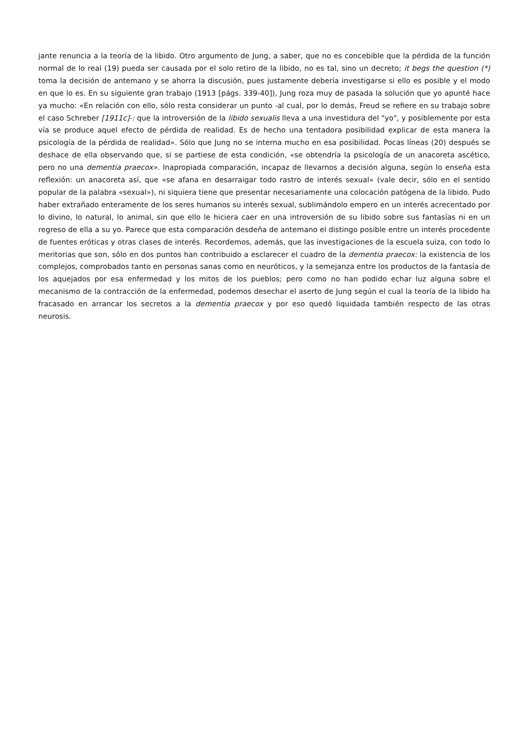jante renuncia a la teoría de la libido. Otro argumento de Jung, a saber, que no es concebible que la pérdida de la función normal de lo real (19) pueda ser causada por el solo retiro de la libido, no es tal, sino un decreto; it begs the question (*) toma la decisión de antemano y se ahorra la discusión, pues justamente debería investigarse si ello es posible y el modo en que lo es. En su siguiente gran trabajo (1913 [págs. 339-40]), Jung roza muy de pasada la solución que yo apunté hace ya mucho: «En relación con ello, sólo resta considerar un punto -al cual, por lo demás, Freud se refiere en su trabajo sobre el caso Schreber [1911c]-: que la introversión de la libido sexualis lleva a una investidura del "yo", y posiblemente por esta vía se produce aquel efecto de pérdida de realidad. Es de hecho una tentadora posibilidad explicar de esta manera la psicología de la pérdida de realidad». Sólo que Jung no se interna mucho en esa posibilidad. Pocas líneas (20) después se deshace de ella observando que, si se partiese de esta condición, «se obtendría la psicología de un anacoreta ascético, pero no una dementia praecox». Inapropiada comparación, incapaz de llevarnos a decisión alguna, según lo enseña esta reflexión: un anacoreta así, que «se afana en desarraigar todo rastro de interés sexual» (vale decir, sólo en el sentido popular de la palabra «sexual»), ni siquiera tiene que presentar necesariamente una colocación patógena de la libido. Pudo haber extrañado enteramente de los seres humanos su interés sexual, sublimándolo empero en un interés acrecentado por lo divino, lo natural, lo animal, sin que ello le hiciera caer en una introversión de su libido sobre sus fantasías ni en un regreso de ella a su yo. Parece que esta comparación desdeña de antemano el distingo posible entre un interés procedente de fuentes eróticas y otras clases de interés. Recordemos, además, que las investigaciones de la escuela suiza, con todo lo meritorias que son, sólo en dos puntos han contribuido a esclarecer el cuadro de la dementia praecox: la existencia de los complejos, comprobados tanto en personas sanas como en neuróticos, y la semejanza entre los productos de la fantasía de los aquejados por esa enfermedad y los mitos de los pueblos; pero como no han podido echar luz alguna sobre el mecanismo de la contracción de la enfermedad, podemos desechar el aserto de Jung según el cual la teoría de la libido ha fracasado en arrancar los secretos a la dementia praecox y por eso quedó liquidada también respecto de las otras neurosis.